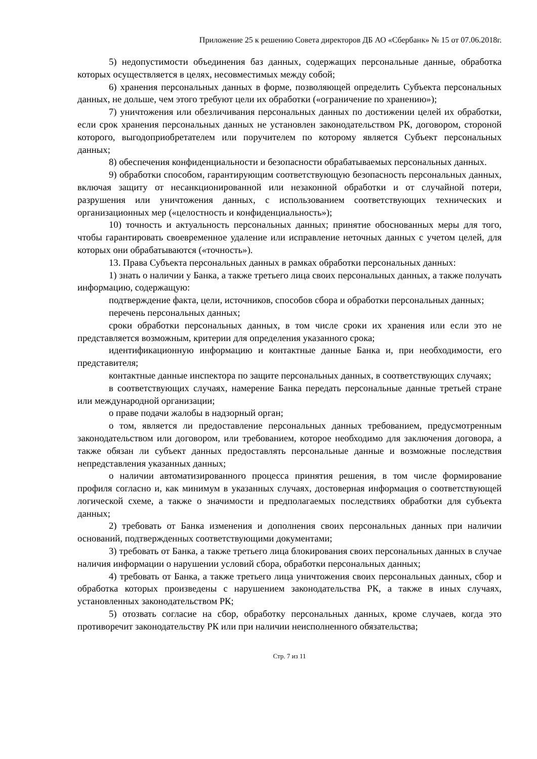Приложение 25 к решению Совета директоров ДБ АО «Сбербанк» № 15 от 07.06.2018г.
5) недопустимости объединения баз данных, содержащих персональные данные, обработка которых осуществляется в целях, несовместимых между собой;
6) хранения персональных данных в форме, позволяющей определить Субъекта персональных данных, не дольше, чем этого требуют цели их обработки («ограничение по хранению»);
7) уничтожения или обезличивания персональных данных по достижении целей их обработки, если срок хранения персональных данных не установлен законодательством РК, договором, стороной которого, выгодоприобретателем или поручителем по которому является Субъект персональных данных;
8) обеспечения конфиденциальности и безопасности обрабатываемых персональных данных.
9) обработки способом, гарантирующим соответствующую безопасность персональных данных, включая защиту от несанкционированной или незаконной обработки и от случайной потери, разрушения или уничтожения данных, с использованием соответствующих технических и организационных мер («целостность и конфиденциальность»);
10) точность и актуальность персональных данных; принятие обоснованных меры для того, чтобы гарантировать своевременное удаление или исправление неточных данных с учетом целей, для которых они обрабатываются («точность»).
13. Права Субъекта персональных данных в рамках обработки персональных данных:
1) знать о наличии у Банка, а также третьего лица своих персональных данных, а также получать информацию, содержащую:
подтверждение факта, цели, источников, способов сбора и обработки персональных данных;
перечень персональных данных;
сроки обработки персональных данных, в том числе сроки их хранения или если это не представляется возможным, критерии для определения указанного срока;
идентификационную информацию и контактные данные Банка и, при необходимости, его представителя;
контактные данные инспектора по защите персональных данных, в соответствующих случаях;
в соответствующих случаях, намерение Банка передать персональные данные третьей стране или международной организации;
о праве подачи жалобы в надзорный орган;
о том, является ли предоставление персональных данных требованием, предусмотренным законодательством или договором, или требованием, которое необходимо для заключения договора, а также обязан ли субъект данных предоставлять персональные данные и возможные последствия непредставления указанных данных;
о наличии автоматизированного процесса принятия решения, в том числе формирование профиля согласно и, как минимум в указанных случаях, достоверная информация о соответствующей логической схеме, а также о значимости и предполагаемых последствиях обработки для субъекта данных;
2) требовать от Банка изменения и дополнения своих персональных данных при наличии оснований, подтвержденных соответствующими документами;
3) требовать от Банка, а также третьего лица блокирования своих персональных данных в случае наличия информации о нарушении условий сбора, обработки персональных данных;
4) требовать от Банка, а также третьего лица уничтожения своих персональных данных, сбор и обработка которых произведены с нарушением законодательства РК, а также в иных случаях, установленных законодательством РК;
5) отозвать согласие на сбор, обработку персональных данных, кроме случаев, когда это противоречит законодательству РК или при наличии неисполненного обязательства;
Стр. 7 из 11